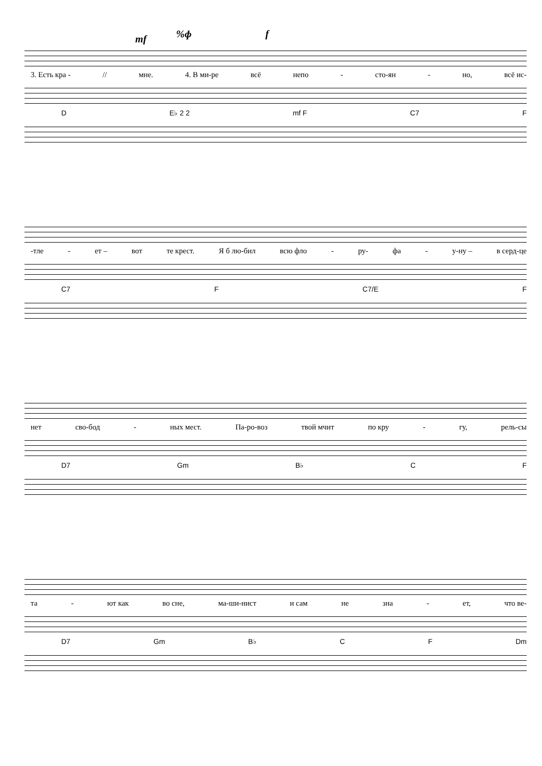mf%ɸ f
3. Есть кра - // мне. 4. В ми-ре всё непо - сто-ян - но, всё ис-
D E♭ 2 2 mf F C7 F
-тле - ет – вот те крест. Я б лю-бил всю фло - ру- фа - у-ну – в серд-це
C7 F C7/E F
нет сво-бод - ных мест. Па-ро-воз твой мчит по кру - гу, рель-сы
D7 Gm B♭ C F
та - ют как во сне, ма-ши-нист и сам не зна - ет, что ве-
D7 Gm B♭ C F Dm